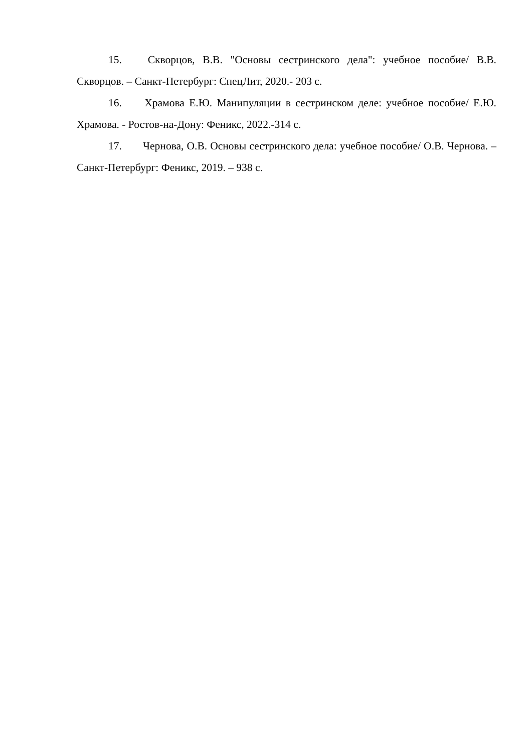15. Скворцов, В.В. "Основы сестринского дела": учебное пособие/ В.В. Скворцов. – Санкт-Петербург: СпецЛит, 2020.- 203 с.
16. Храмова Е.Ю. Манипуляции в сестринском деле: учебное пособие/ Е.Ю. Храмова. - Ростов-на-Дону: Феникс, 2022.-314 с.
17. Чернова, О.В. Основы сестринского дела: учебное пособие/ О.В. Чернова. – Санкт-Петербург: Феникс, 2019. – 938 с.